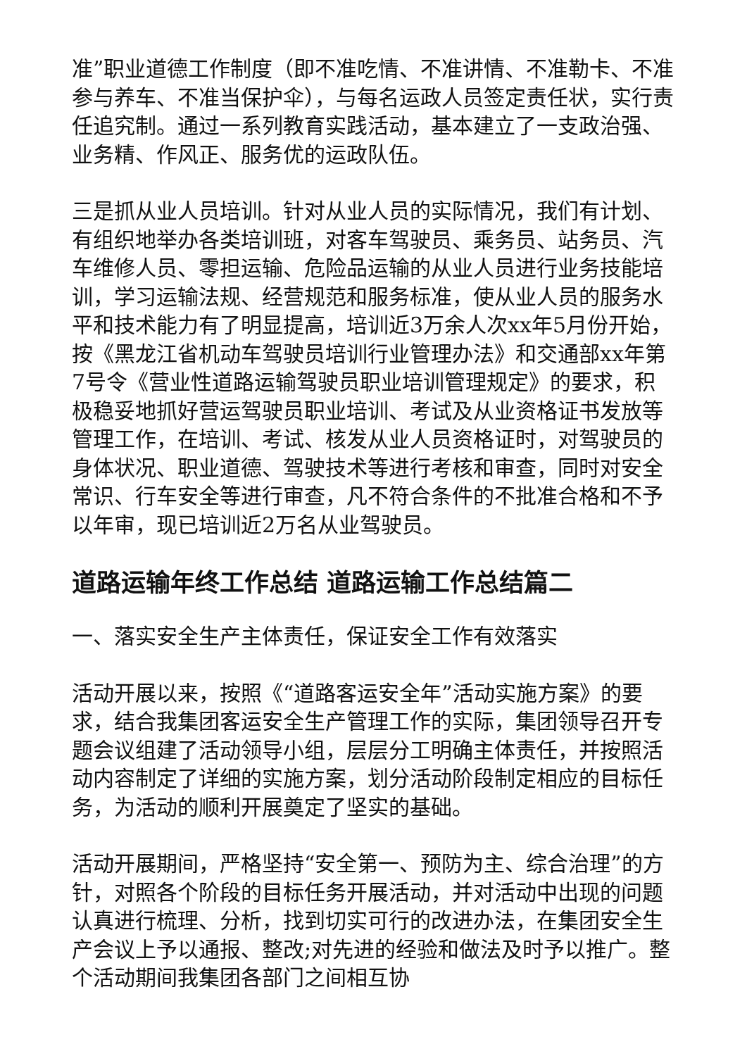准”职业道德工作制度（即不准吃情、不准讲情、不准勒卡、不准参与养车、不准当保护伞），与每名运政人员签定责任状，实行责任追究制。通过一系列教育实践活动，基本建立了一支政治强、业务精、作风正、服务优的运政队伍。
三是抓从业人员培训。针对从业人员的实际情况，我们有计划、有组织地举办各类培训班，对客车驾驶员、乘务员、站务员、汽车维修人员、零担运输、危险品运输的从业人员进行业务技能培训，学习运输法规、经营规范和服务标准，使从业人员的服务水平和技术能力有了明显提高，培训近3万余人次xx年5月份开始，按《黑龙江省机动车驾驶员培训行业管理办法》和交通部xx年第7号令《营业性道路运输驾驶员职业培训管理规定》的要求，积极稳妥地抓好营运驾驶员职业培训、考试及从业资格证书发放等管理工作，在培训、考试、核发从业人员资格证时，对驾驶员的身体状况、职业道德、驾驶技术等进行考核和审查，同时对安全常识、行车安全等进行审查，凡不符合条件的不批准合格和不予以年审，现已培训近2万名从业驾驶员。
道路运输年终工作总结 道路运输工作总结篇二
一、落实安全生产主体责任，保证安全工作有效落实
活动开展以来，按照《“道路客运安全年”活动实施方案》的要求，结合我集团客运安全生产管理工作的实际，集团领导召开专题会议组建了活动领导小组，层层分工明确主体责任，并按照活动内容制定了详细的实施方案，划分活动阶段制定相应的目标任务，为活动的顺利开展奠定了坚实的基础。
活动开展期间，严格坚持“安全第一、预防为主、综合治理”的方针，对照各个阶段的目标任务开展活动，并对活动中出现的问题认真进行梳理、分析，找到切实可行的改进办法，在集团安全生产会议上予以通报、整改;对先进的经验和做法及时予以推广。整个活动期间我集团各部门之间相互协